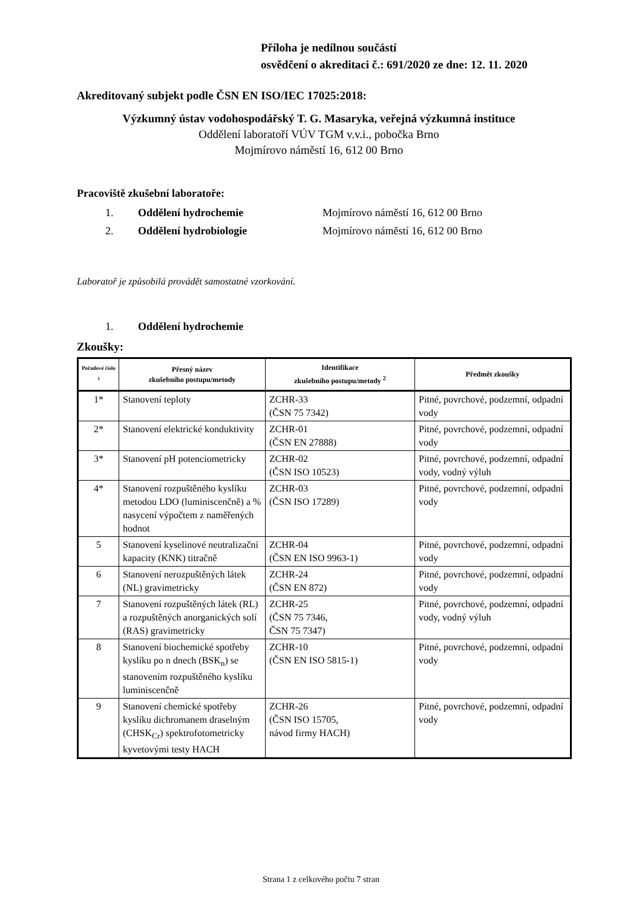Příloha je nedílnou součástí
osvědčení o akreditaci č.: 691/2020 ze dne: 12. 11. 2020
Akreditovaný subjekt podle ČSN EN ISO/IEC 17025:2018:
Výzkumný ústav vodohospodářský T. G. Masaryka, veřejná výzkumná instituce
Oddělení laboratoří VÚV TGM v.v.i., pobočka Brno
Mojmírovo náměstí 16, 612 00 Brno
Pracoviště zkušební laboratoře:
1. Oddělení hydrochemie Mojmírovo náměstí 16, 612 00 Brno
2. Oddělení hydrobiologie Mojmírovo náměstí 16, 612 00 Brno
Laboratoř je způsobilá provádět samostatné vzorkování.
1. Oddělení hydrochemie
Zkoušky:
| Pořadové číslo <sup>1</sup> | Přesný název zkušebního postupu/metody | Identifikace zkušebního postupu/metody <sup>2</sup> | Předmět zkoušky |
| --- | --- | --- | --- |
| 1* | Stanovení teploty | ZCHR-33 (ČSN 75 7342) | Pitné, povrchové, podzemní, odpadní vody |
| 2* | Stanovení elektrické konduktivity | ZCHR-01 (ČSN EN 27888) | Pitné, povrchové, podzemní, odpadní vody |
| 3* | Stanovení pH potenciometricky | ZCHR-02 (ČSN ISO 10523) | Pitné, povrchové, podzemní, odpadní vody, vodný výluh |
| 4* | Stanovení rozpuštěného kyslíku metodou LDO (luminiscenčně) a % nasycení výpočtem z naměřených hodnot | ZCHR-03 (ČSN ISO 17289) | Pitné, povrchové, podzemní, odpadní vody |
| 5 | Stanovení kyselinové neutralizační kapacity (KNK) titračně | ZCHR-04 (ČSN EN ISO 9963-1) | Pitné, povrchové, podzemní, odpadní vody |
| 6 | Stanovení nerozpuštěných látek (NL) gravimetricky | ZCHR-24 (ČSN EN 872) | Pitné, povrchové, podzemní, odpadní vody |
| 7 | Stanovení rozpuštěných látek (RL) a rozpuštěných anorganických solí (RAS) gravimetricky | ZCHR-25 (ČSN 75 7346, ČSN 75 7347) | Pitné, povrchové, podzemní, odpadní vody, vodný výluh |
| 8 | Stanovení biochemické spotřeby kyslíku po n dnech (BSK<sub>n</sub>) se stanovením rozpuštěného kyslíku luminiscenčně | ZCHR-10 (ČSN EN ISO 5815-1) | Pitné, povrchové, podzemní, odpadní vody |
| 9 | Stanovení chemické spotřeby kyslíku dichromanem draselným (CHSK<sub>Cr</sub>) spektrofotometricky kyvetovými testy HACH | ZCHR-26 (ČSN ISO 15705, návod firmy HACH) | Pitné, povrchové, podzemní, odpadní vody |
Strana 1 z celkového počtu 7 stran